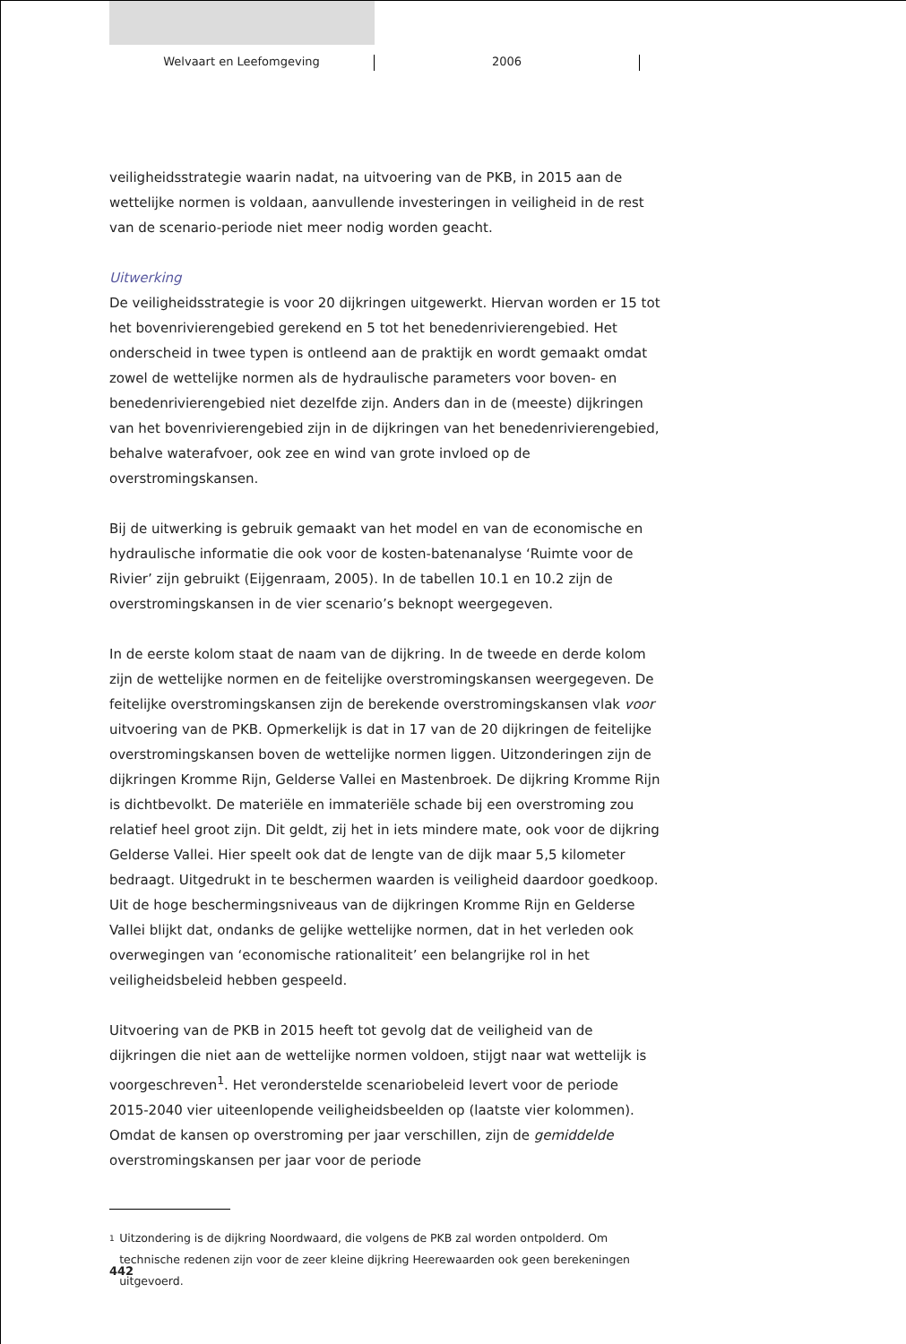Welvaart en Leefomgeving 2006
veiligheidsstrategie waarin nadat, na uitvoering van de PKB, in 2015 aan de wettelijke normen is voldaan, aanvullende investeringen in veiligheid in de rest van de scenario-periode niet meer nodig worden geacht.
Uitwerking
De veiligheidsstrategie is voor 20 dijkringen uitgewerkt. Hiervan worden er 15 tot het bovenrivierengebied gerekend en 5 tot het benedenrivierengebied. Het onderscheid in twee typen is ontleend aan de praktijk en wordt gemaakt omdat zowel de wettelijke normen als de hydraulische parameters voor boven- en benedenrivierengebied niet dezelfde zijn. Anders dan in de (meeste) dijkringen van het bovenrivierengebied zijn in de dijkringen van het benedenrivierengebied, behalve waterafvoer, ook zee en wind van grote invloed op de overstromingskansen.
Bij de uitwerking is gebruik gemaakt van het model en van de economische en hydraulische informatie die ook voor de kosten-batenanalyse ‘Ruimte voor de Rivier’ zijn gebruikt (Eijgenraam, 2005). In de tabellen 10.1 en 10.2 zijn de overstromingskansen in de vier scenario’s beknopt weergegeven.
In de eerste kolom staat de naam van de dijkring. In de tweede en derde kolom zijn de wettelijke normen en de feitelijke overstromingskansen weergegeven. De feitelijke overstromingskansen zijn de berekende overstromingskansen vlak voor uitvoering van de PKB. Opmerkelijk is dat in 17 van de 20 dijkringen de feitelijke overstromingskansen boven de wettelijke normen liggen. Uitzonderingen zijn de dijkringen Kromme Rijn, Gelderse Vallei en Mastenbroek. De dijkring Kromme Rijn is dichtbevolkt. De materiële en immateriële schade bij een overstroming zou relatief heel groot zijn. Dit geldt, zij het in iets mindere mate, ook voor de dijkring Gelderse Vallei. Hier speelt ook dat de lengte van de dijk maar 5,5 kilometer bedraagt. Uitgedrukt in te beschermen waarden is veiligheid daardoor goedkoop. Uit de hoge beschermingsniveaus van de dijkringen Kromme Rijn en Gelderse Vallei blijkt dat, ondanks de gelijke wettelijke normen, dat in het verleden ook overwegingen van ‘economische rationaliteit’ een belangrijke rol in het veiligheidsbeleid hebben gespeeld.
Uitvoering van de PKB in 2015 heeft tot gevolg dat de veiligheid van de dijkringen die niet aan de wettelijke normen voldoen, stijgt naar wat wettelijk is voorgeschreven<sup>1</sup>. Het veronderstelde scenariobeleid levert voor de periode 2015-2040 vier uiteenlopende veiligheidsbeelden op (laatste vier kolommen). Omdat de kansen op overstroming per jaar verschillen, zijn de gemiddelde overstromingskansen per jaar voor de periode
1
Uitzondering is de dijkring Noordwaard, die volgens de PKB zal worden ontpolderd. Om technische redenen zijn voor de zeer kleine dijkring Heerewaarden ook geen berekeningen uitgevoerd.
442